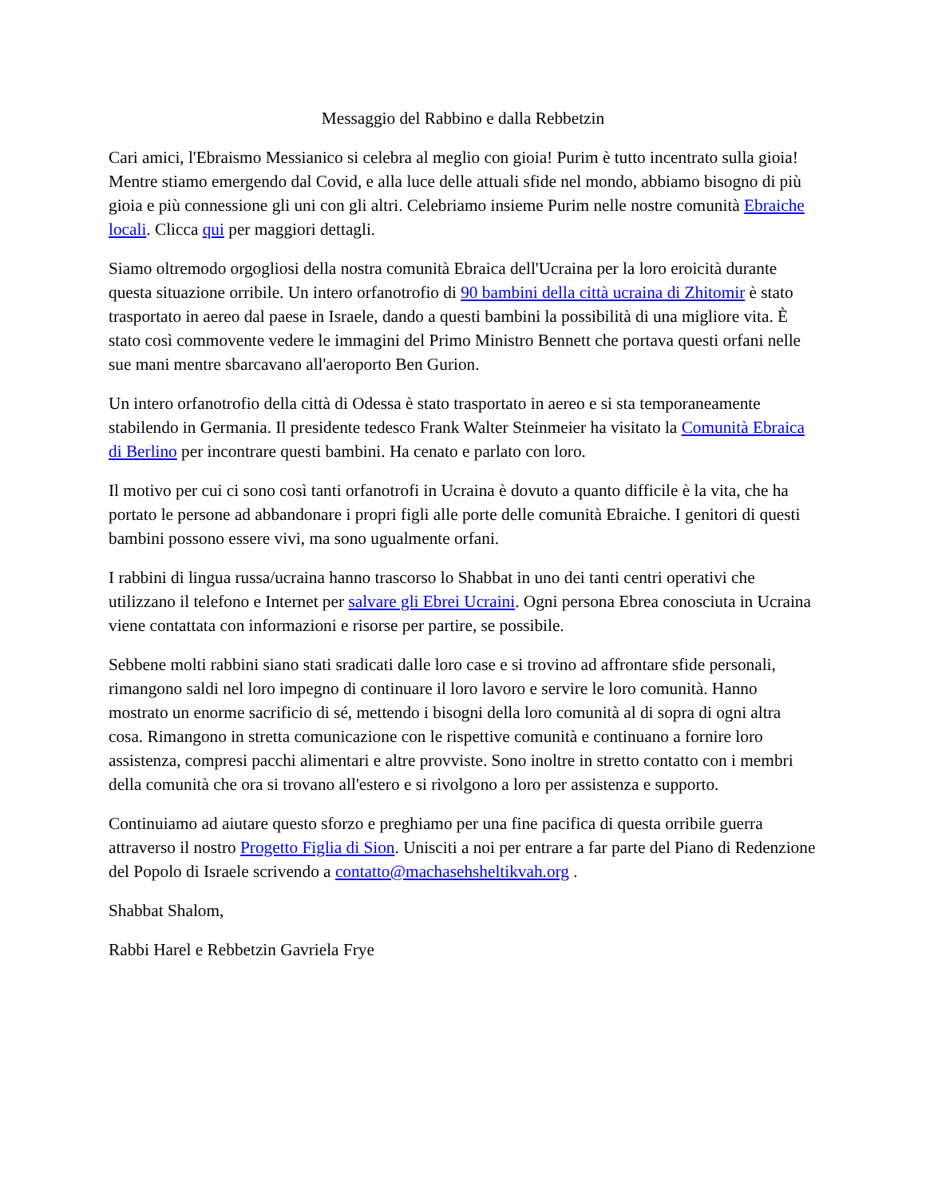Messaggio del Rabbino e dalla Rebbetzin
Cari amici, l'Ebraismo Messianico si celebra al meglio con gioia! Purim è tutto incentrato sulla gioia! Mentre stiamo emergendo dal Covid, e alla luce delle attuali sfide nel mondo, abbiamo bisogno di più gioia e più connessione gli uni con gli altri. Celebriamo insieme Purim nelle nostre comunità Ebraiche locali. Clicca qui per maggiori dettagli.
Siamo oltremodo orgogliosi della nostra comunità Ebraica dell'Ucraina per la loro eroicità durante questa situazione orribile. Un intero orfanotrofio di 90 bambini della città ucraina di Zhitomir è stato trasportato in aereo dal paese in Israele, dando a questi bambini la possibilità di una migliore vita. È stato così commovente vedere le immagini del Primo Ministro Bennett che portava questi orfani nelle sue mani mentre sbarcavano all'aeroporto Ben Gurion.
Un intero orfanotrofio della città di Odessa è stato trasportato in aereo e si sta temporaneamente stabilendo in Germania. Il presidente tedesco Frank Walter Steinmeier ha visitato la Comunità Ebraica di Berlino per incontrare questi bambini. Ha cenato e parlato con loro.
Il motivo per cui ci sono così tanti orfanotrofi in Ucraina è dovuto a quanto difficile è la vita, che ha portato le persone ad abbandonare i propri figli alle porte delle comunità Ebraiche. I genitori di questi bambini possono essere vivi, ma sono ugualmente orfani.
I rabbini di lingua russa/ucraina hanno trascorso lo Shabbat in uno dei tanti centri operativi che utilizzano il telefono e Internet per salvare gli Ebrei Ucraini. Ogni persona Ebrea conosciuta in Ucraina viene contattata con informazioni e risorse per partire, se possibile.
Sebbene molti rabbini siano stati sradicati dalle loro case e si trovino ad affrontare sfide personali, rimangono saldi nel loro impegno di continuare il loro lavoro e servire le loro comunità. Hanno mostrato un enorme sacrificio di sé, mettendo i bisogni della loro comunità al di sopra di ogni altra cosa. Rimangono in stretta comunicazione con le rispettive comunità e continuano a fornire loro assistenza, compresi pacchi alimentari e altre provviste. Sono inoltre in stretto contatto con i membri della comunità che ora si trovano all'estero e si rivolgono a loro per assistenza e supporto.
Continuiamo ad aiutare questo sforzo e preghiamo per una fine pacifica di questa orribile guerra attraverso il nostro Progetto Figlia di Sion. Unisciti a noi per entrare a far parte del Piano di Redenzione del Popolo di Israele scrivendo a contatto@machasehsheltikvah.org .
Shabbat Shalom,
Rabbi Harel e Rebbetzin Gavriela Frye